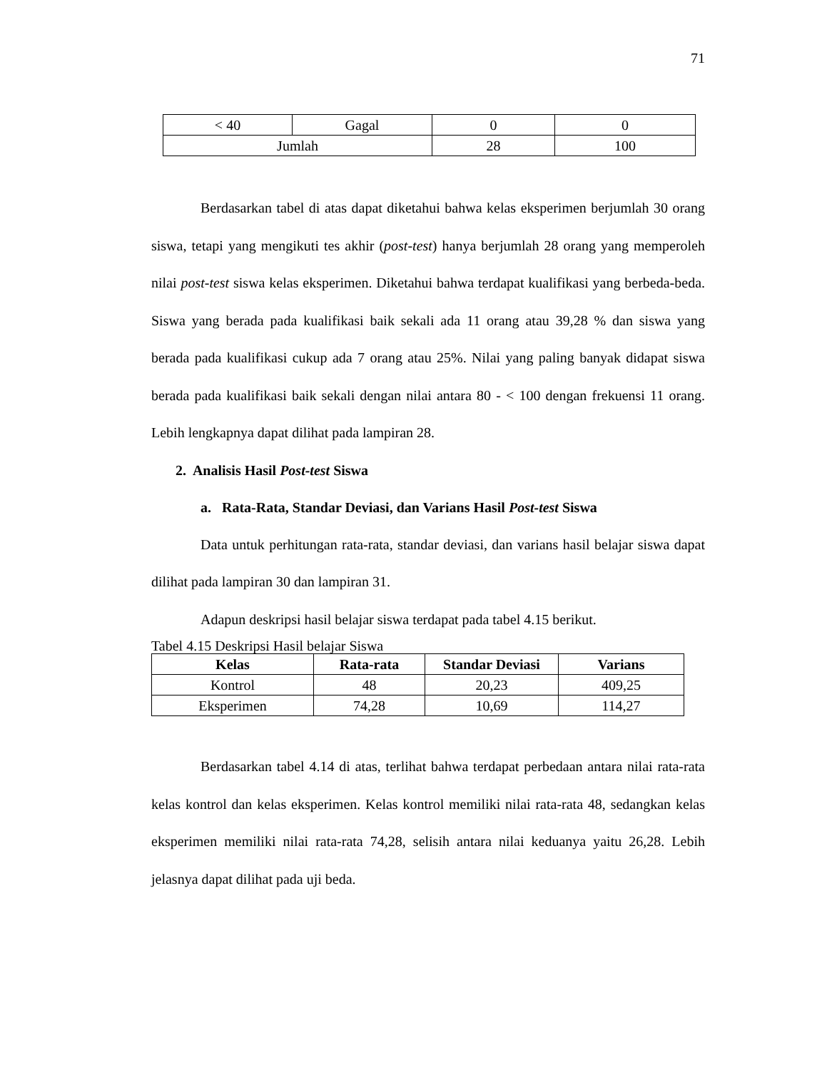71
| < 40 | Gagal | 0 | 0 |
| Jumlah | | 28 | 100 |
Berdasarkan tabel di atas dapat diketahui bahwa kelas eksperimen berjumlah 30 orang siswa, tetapi yang mengikuti tes akhir (post-test) hanya berjumlah 28 orang yang memperoleh nilai post-test siswa kelas eksperimen. Diketahui bahwa terdapat kualifikasi yang berbeda-beda. Siswa yang berada pada kualifikasi baik sekali ada 11 orang atau 39,28 % dan siswa yang berada pada kualifikasi cukup ada 7 orang atau 25%. Nilai yang paling banyak didapat siswa berada pada kualifikasi baik sekali dengan nilai antara 80 - < 100 dengan frekuensi 11 orang. Lebih lengkapnya dapat dilihat pada lampiran 28.
2. Analisis Hasil Post-test Siswa
a. Rata-Rata, Standar Deviasi, dan Varians Hasil Post-test Siswa
Data untuk perhitungan rata-rata, standar deviasi, dan varians hasil belajar siswa dapat dilihat pada lampiran 30 dan lampiran 31.
Adapun deskripsi hasil belajar siswa terdapat pada tabel 4.15 berikut.
Tabel 4.15 Deskripsi Hasil belajar Siswa
| Kelas | Rata-rata | Standar Deviasi | Varians |
| --- | --- | --- | --- |
| Kontrol | 48 | 20,23 | 409,25 |
| Eksperimen | 74,28 | 10,69 | 114,27 |
Berdasarkan tabel 4.14 di atas, terlihat bahwa terdapat perbedaan antara nilai rata-rata kelas kontrol dan kelas eksperimen. Kelas kontrol memiliki nilai rata-rata 48, sedangkan kelas eksperimen memiliki nilai rata-rata 74,28, selisih antara nilai keduanya yaitu 26,28. Lebih jelasnya dapat dilihat pada uji beda.